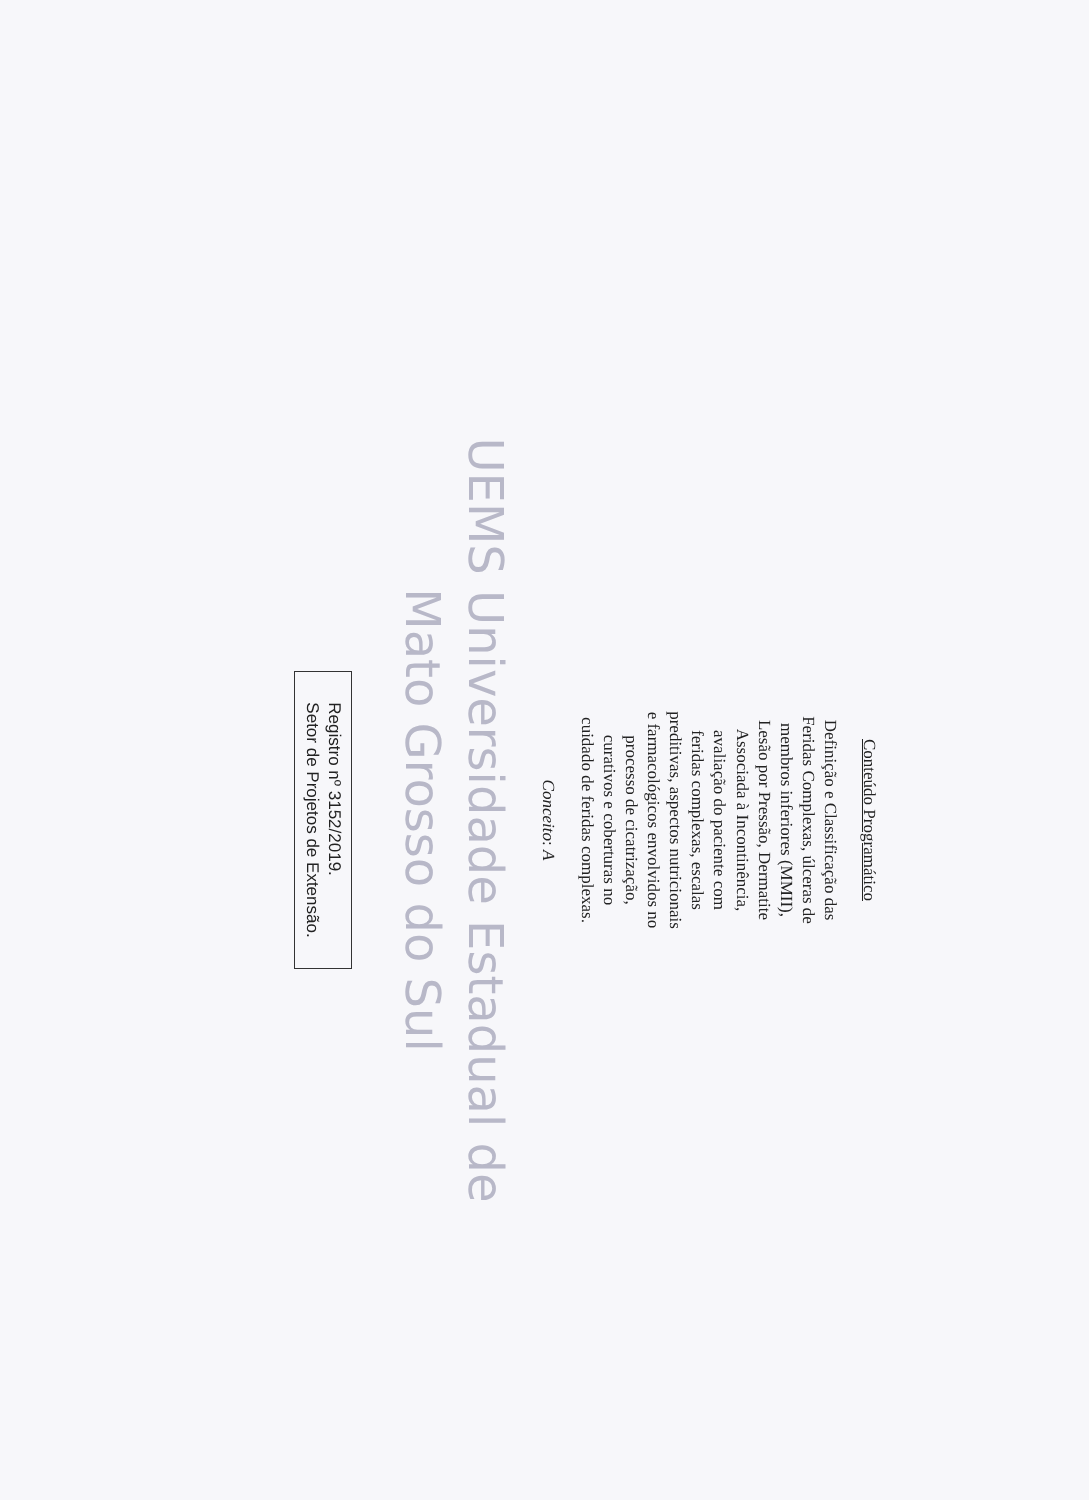Conteúdo Programático
Definição e Classificação das
Feridas Complexas, úlceras de
membros inferiores (MMII),
Lesão por Pressão, Dermatite
Associada à Incontinência,
avaliação do paciente com
feridas complexas, escalas
preditivas, aspectos nutricionais
e farmacológicos envolvidos no
processo de cicatrização,
curativos e coberturas no
cuidado de feridas complexas.
Conceito: A
UEMS Universidade Estadual de
Mato Grosso do Sul
Registro nº 3152/2019.
Setor de Projetos de Extensão.